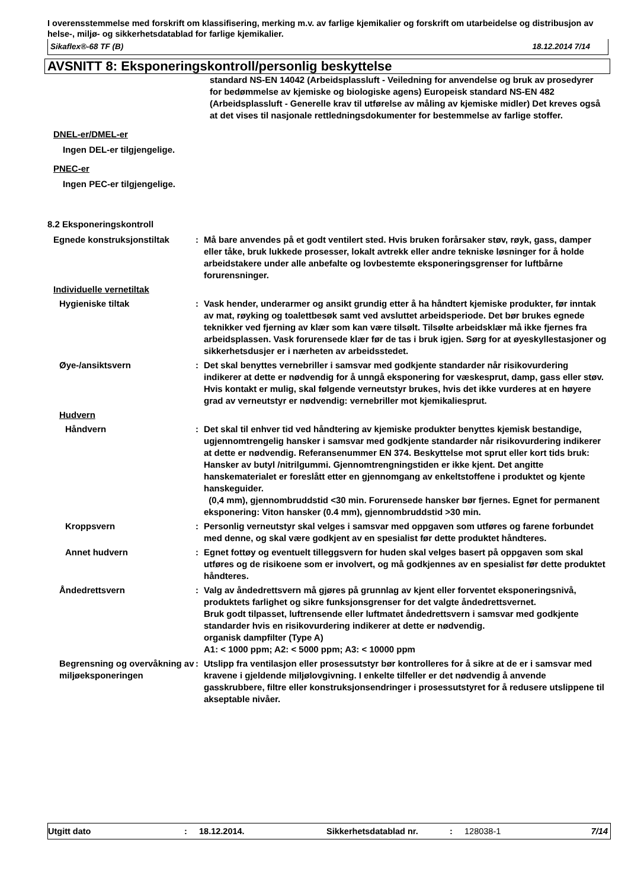I overensstemmelse med forskrift om klassifisering, merking m.v. av farlige kjemikalier og forskrift om utarbeidelse og distribusjon av helse-, miljø- og sikkerhetsdatablad for farlige kjemikalier.
Sikaflex®-68 TF (B) 18.12.2014 7/14
AVSNITT 8: Eksponeringskontroll/personlig beskyttelse
standard NS-EN 14042 (Arbeidsplassluft - Veiledning for anvendelse og bruk av prosedyrer for bedømmelse av kjemiske og biologiske agens) Europeisk standard NS-EN 482 (Arbeidsplassluft - Generelle krav til utførelse av måling av kjemiske midler) Det kreves også at det vises til nasjonale rettledningsdokumenter for bestemmelse av farlige stoffer.
DNEL-er/DMEL-er
Ingen DEL-er tilgjengelige.
PNEC-er
Ingen PEC-er tilgjengelige.
8.2 Eksponeringskontroll
Egnede konstruksjonstiltak : Må bare anvendes på et godt ventilert sted. Hvis bruken forårsaker støv, røyk, gass, damper eller tåke, bruk lukkede prosesser, lokalt avtrekk eller andre tekniske løsninger for å holde arbeidstakere under alle anbefalte og lovbestemte eksponeringsgrenser for luftbårne forurensninger.
Individuelle vernetiltak
Hygieniske tiltak : Vask hender, underarmer og ansikt grundig etter å ha håndtert kjemiske produkter, før inntak av mat, røyking og toalettbesøk samt ved avsluttet arbeidsperiode. Det bør brukes egnede teknikker ved fjerning av klær som kan være tilsølt. Tilsølte arbeidsklær må ikke fjernes fra arbeidsplassen. Vask forurensede klær før de tas i bruk igjen. Sørg for at øyeskyllestasjoner og sikkerhetsdusjer er i nærheten av arbeidsstedet.
Øye-/ansiktsvern : Det skal benyttes vernebriller i samsvar med godkjente standarder når risikovurdering indikerer at dette er nødvendig for å unngå eksponering for væskesprut, damp, gass eller støv. Hvis kontakt er mulig, skal følgende verneutstyr brukes, hvis det ikke vurderes at en høyere grad av verneutstyr er nødvendig: vernebriller mot kjemikaliesprut.
Hudvern
Håndvern : Det skal til enhver tid ved håndtering av kjemiske produkter benyttes kjemisk bestandige, ugjennomtrengelig hansker i samsvar med godkjente standarder når risikovurdering indikerer at dette er nødvendig. Referansenummer EN 374. Beskyttelse mot sprut eller kort tids bruk: Hansker av butyl /nitrilgummi. Gjennomtrengningstiden er ikke kjent. Det angitte hanskematerialet er foreslått etter en gjennomgang av enkeltstoffene i produktet og kjente hanskeguider.
(0,4 mm), gjennombruddstid <30 min. Forurensede hansker bør fjernes. Egnet for permanent eksponering: Viton hansker (0.4 mm), gjennombruddstid >30 min.
Kroppsvern : Personlig verneutstyr skal velges i samsvar med oppgaven som utføres og farene forbundet med denne, og skal være godkjent av en spesialist før dette produktet håndteres.
Annet hudvern : Egnet fottøy og eventuelt tilleggsvern for huden skal velges basert på oppgaven som skal utføres og de risikoene som er involvert, og må godkjennes av en spesialist før dette produktet håndteres.
Åndedrettsvern : Valg av åndedrettsvern må gjøres på grunnlag av kjent eller forventet eksponeringsnivå, produktets farlighet og sikre funksjonsgrenser for det valgte åndedrettsvernet.
Bruk godt tilpasset, luftrensende eller luftmatet åndedrettsvern i samsvar med godkjente standarder hvis en risikovurdering indikerer at dette er nødvendig.
organisk dampfilter (Type A)
A1: < 1000 ppm; A2: < 5000 ppm; A3: < 10000 ppm
Begrensning og overvåkning av miljøeksponeringen
: Utslipp fra ventilasjon eller prosessutstyr bør kontrolleres for å sikre at de er i samsvar med kravene i gjeldende miljølovgivning. I enkelte tilfeller er det nødvendig å anvende gasskrubbere, filtre eller konstruksjonsendringer i prosessutstyret for å redusere utslippene til akseptable nivåer.
Utgitt dato: 18.12.2014. Sikkerhetsdatablad nr.: 128038-1 7/14